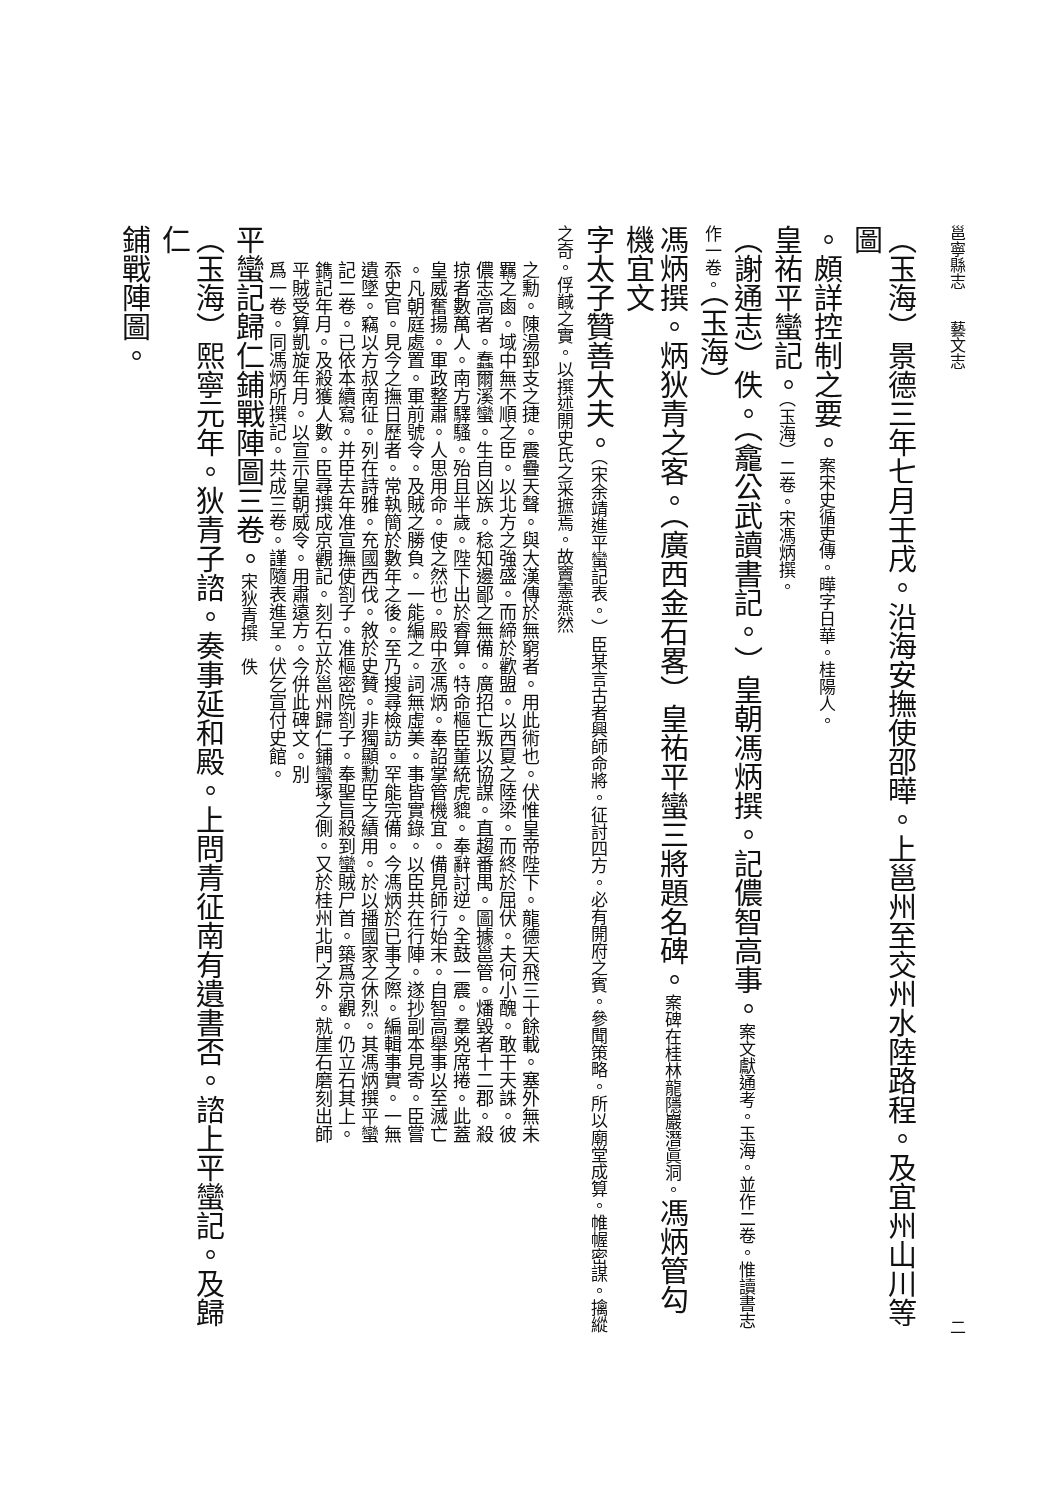邕寧縣志　　藝文志 二
（玉海）景德三年七月壬戌。沿海安撫使邵曄。上邕州至交州水陸路程。及宜州山川等圖
。頗詳控制之要。案宋史循吏傳。曄字日華。桂陽人。
皇祐平蠻記。（玉海）二卷。宋馮炳撰。
（謝通志）佚。（龕公武讀書記。）皇朝馮炳撰。記儂智高事。案文獻通考。玉海。並作二卷。惟讀書志作一卷。（玉海）
馮炳撰。炳狄青之客。（廣西金石畧）皇祐平蠻三將題名碑。案碑在桂林龍隱巖潛眞洞。馮炳管勾機宜文
字太子贊善大夫。（宋余靖進平蠻記表。）臣某言古者興師命將。征討四方。必有開府之賓。參聞策略。所以廟堂成算。帷幄密謀。擒縱之奇。俘馘之實。以撰述開史氏之采摭焉。故竇憲燕然
之勳。陳湯郅支之捷。震疊天聲。與大漢傳於無窮者。用此術也。伏惟皇帝陛下。龍德天飛三十餘載。塞外無未
羈之鹵。域中無不順之臣。以北方之強盛。而締於歡盟。以西夏之陸梁。而終於屈伏。夫何小醜。敢干天誅。彼
儂志高者。蠢爾溪蠻。生自凶族。稔知邊鄙之無備。廣招亡叛以協謀。直趨番禺。圖據邕管。燔毀者十二郡。殺
掠者數萬人。南方驛騷。殆且半歲。陛下出於睿算。特命樞臣董統虎貔。奉辭討逆。全鼓一震。羣兇席捲。此蓋
皇威奮揚。軍政整肅。人思用命。使之然也。殿中丞馮炳。奉詔掌管機宜。備見師行始末。自智高舉事以至滅亡
。凡朝庭處置。軍前號令。及賊之勝負。一能編之。詞無虛美。事皆實錄。以臣共在行陣。遂抄副本見寄。臣嘗
忝史官。見今之撫日歷者。常執簡於數年之後。至乃搜尋檢訪。罕能完備。今馮炳於已事之際。編輯事實。一無
遺墜。竊以方叔南征。列在詩雅。充國西伐。敘於史贊。非獨顯勳臣之績用。於以播國家之休烈。其馮炳撰平蠻
記二卷。已依本續寫。并臣去年准宣撫使劄子。准樞密院劄子。奉聖旨殺到蠻賊尸首。築爲京觀。仍立石其上。
鐫記年月。及殺獲人數。臣尋撰成京觀記。刻石立於邕州歸仁鋪蠻塚之側。又於桂州北門之外。就崖石磨刻出師
平賊受算凱旋年月。以宣示皇朝威令。用肅遠方。今併此碑文。別
爲一卷。同馮炳所撰記。共成三卷。謹隨表進呈。伏乞宣付史館。
平蠻記歸仁鋪戰陣圖三卷。宋狄青撰　佚
（玉海）熙寧元年。狄青子諮。奏事延和殿。上問青征南有遺書否。諮上平蠻記。及歸仁
鋪戰陣圖。